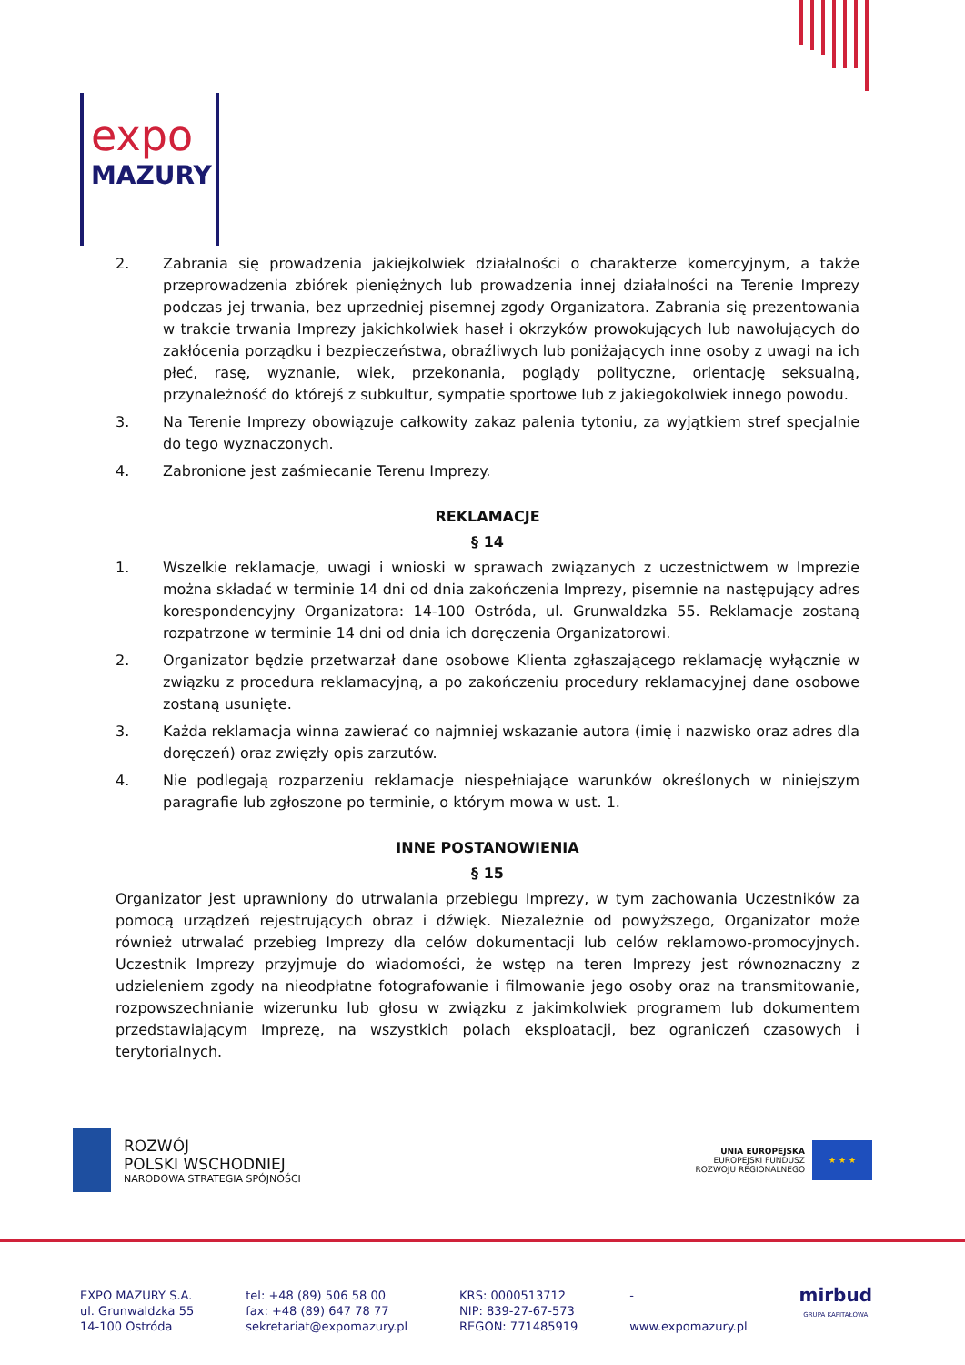expo
MAZURY
2. Zabrania się prowadzenia jakiejkolwiek działalności o charakterze komercyjnym, a także przeprowadzenia zbiórek pieniężnych lub prowadzenia innej działalności na Terenie Imprezy podczas jej trwania, bez uprzedniej pisemnej zgody Organizatora. Zabrania się prezentowania w trakcie trwania Imprezy jakichkolwiek haseł i okrzyków prowokujących lub nawołujących do zakłócenia porządku i bezpieczeństwa, obraźliwych lub poniżających inne osoby z uwagi na ich płeć, rasę, wyznanie, wiek, przekonania, poglądy polityczne, orientację seksualną, przynależność do którejś z subkultur, sympatie sportowe lub z jakiegokolwiek innego powodu.
3. Na Terenie Imprezy obowiązuje całkowity zakaz palenia tytoniu, za wyjątkiem stref specjalnie do tego wyznaczonych.
4. Zabronione jest zaśmiecanie Terenu Imprezy.
REKLAMACJE
§ 14
1. Wszelkie reklamacje, uwagi i wnioski w sprawach związanych z uczestnictwem w Imprezie można składać w terminie 14 dni od dnia zakończenia Imprezy, pisemnie na następujący adres korespondencyjny Organizatora: 14-100 Ostróda, ul. Grunwaldzka 55. Reklamacje zostaną rozpatrzone w terminie 14 dni od dnia ich doręczenia Organizatorowi.
2. Organizator będzie przetwarzał dane osobowe Klienta zgłaszającego reklamację wyłącznie w związku z procedura reklamacyjną, a po zakończeniu procedury reklamacyjnej dane osobowe zostaną usunięte.
3. Każda reklamacja winna zawierać co najmniej wskazanie autora (imię i nazwisko oraz adres dla doręczeń) oraz zwięzły opis zarzutów.
4. Nie podlegają rozparzeniu reklamacje niespełniające warunków określonych w niniejszym paragrafie lub zgłoszone po terminie, o którym mowa w ust. 1.
INNE POSTANOWIENIA
§ 15
Organizator jest uprawniony do utrwalania przebiegu Imprezy, w tym zachowania Uczestników za pomocą urządzeń rejestrujących obraz i dźwięk. Niezależnie od powyższego, Organizator może również utrwalać przebieg Imprezy dla celów dokumentacji lub celów reklamowo-promocyjnych. Uczestnik Imprezy przyjmuje do wiadomości, że wstęp na teren Imprezy jest równoznaczny z udzieleniem zgody na nieodpłatne fotografowanie i filmowanie jego osoby oraz na transmitowanie, rozpowszechnianie wizerunku lub głosu w związku z jakimkolwiek programem lub dokumentem przedstawiającym Imprezę, na wszystkich polach eksploatacji, bez ograniczeń czasowych i terytorialnych.
ROZWÓJ
POLSKI WSCHODNIEJ
NARODOWA STRATEGIA SPÓJNOŚCI
UNIA EUROPEJSKA
EUROPEJSKI FUNDUSZ
ROZWOJU REGIONALNEGO
★ ★ ★
EXPO MAZURY S.A.
ul. Grunwaldzka 55
14-100 Ostróda
tel: +48 (89) 506 58 00
fax: +48 (89) 647 78 77
sekretariat@expomazury.pl
KRS: 0000513712
NIP: 839-27-67-573
REGON: 771485919
-
www.expomazury.pl
mirbud
GRUPA KAPITAŁOWA